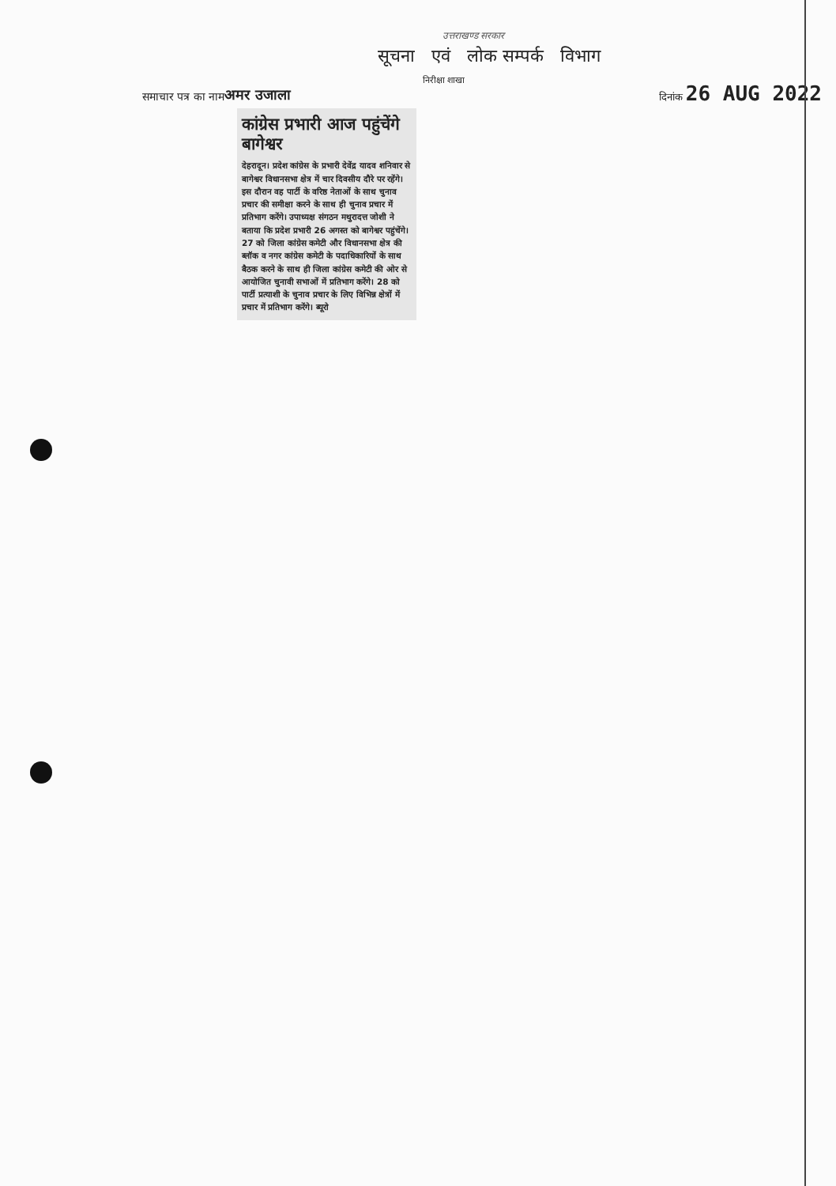उत्तराखण्ड सरकार
सूचना एवं लोक सम्पर्क विभाग
निरीक्षा शाखा
समाचार पत्र का नाम अमर उजाला दिनांक 26 AUG 2022
कांग्रेस प्रभारी आज पहुंचेंगे बागेश्वर
देहरादून। प्रदेश कांग्रेस के प्रभारी देवेंद्र यादव शनिवार से बागेश्वर विधानसभा क्षेत्र में चार दिवसीय दौरे पर रहेंगे। इस दौरान वह पार्टी के वरिष्ठ नेताओं के साथ चुनाव प्रचार की समीक्षा करने के साथ ही चुनाव प्रचार में प्रतिभाग करेंगे। उपाध्यक्ष संगठन मथुरादत्त जोशी ने बताया कि प्रदेश प्रभारी 26 अगस्त को बागेश्वर पहुंचेंगे। 27 को जिला कांग्रेस कमेटी और विधानसभा क्षेत्र की ब्लॉक व नगर कांग्रेस कमेटी के पदाधिकारियों के साथ बैठक करने के साथ ही जिला कांग्रेस कमेटी की ओर से आयोजित चुनावी सभाओं में प्रतिभाग करेंगे। 28 को पार्टी प्रत्याशी के चुनाव प्रचार के लिए विभिन्न क्षेत्रों में प्रचार में प्रतिभाग करेंगे। ब्यूरो